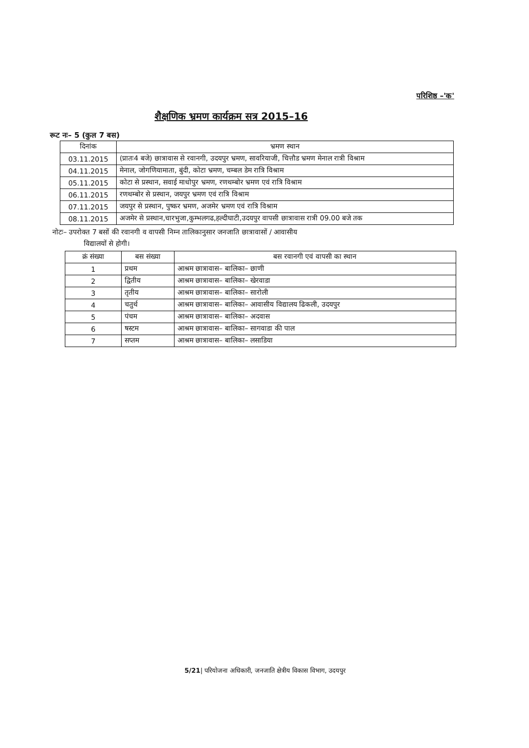परिशिष्ठ –'क'
शैक्षणिक भ्रमण कार्यक्रम सत्र 2015–16
रूट नः– 5 (कुल 7 बस)
| दिनांक | भ्रमण स्थान |
| --- | --- |
| 03.11.2015 | (प्रातः4 बजे) छात्रावास से रवानगी, उदयपुर भ्रमण, सावरियाजी, चित्तौड भ्रमण मेनाल रात्री विश्राम |
| 04.11.2015 | मेनाल, जोगणियामाता, बुंदी, कोटा भ्रमण, चम्बल डेम रात्रि विश्राम |
| 05.11.2015 | कोटा से प्रस्थान, सवाई माधोपुर भ्रमण, रणथम्बोर भ्रमण एवं रात्रि विश्राम |
| 06.11.2015 | रणथम्बोर से प्रस्थान, जयपुर भ्रमण एवं रात्रि विश्राम |
| 07.11.2015 | जयपुर से प्रस्थान, पुष्कर भ्रमण, अजमेर भ्रमण एवं रात्रि विश्राम |
| 08.11.2015 | अजमेर से प्रस्थान,चारभुजा,कुम्भलगढ,हल्दीघाटी,उदयपुर वापसी छात्रावास रात्री 09.00 बजे तक |
नोटः– उपरोक्त 7 बसों की रवानगी व वापसी निम्न तालिकानुसार जनजाति छात्रावासों / आवासीय
विद्यालयों से होगी।
| क्रं संख्या | बस संख्या | बस रवानगी एवं वापसी का स्थान |
| --- | --- | --- |
| 1 | प्रथम | आश्रम छात्रावास– बालिका– छाणी |
| 2 | द्वितीय | आश्रम छात्रावास– बालिका– खेरवाडा |
| 3 | तृतीय | आश्रम छात्रावास– बालिका– सारोली |
| 4 | चतुर्थ | आश्रम छात्रावास– बालिका– आवासीय विद्यालय ढिकली, उदयपुर |
| 5 | पंचम | आश्रम छात्रावास– बालिका– अदवास |
| 6 | षस्टम | आश्रम छात्रावास– बालिका– सागवाडा की पाल |
| 7 | सप्तम | आश्रम छात्रावास– बालिका– लसाडिया |
5/21| परियोजना अधिकारी, जनजाति क्षेत्रीय विकास विभाग, उदयपुर